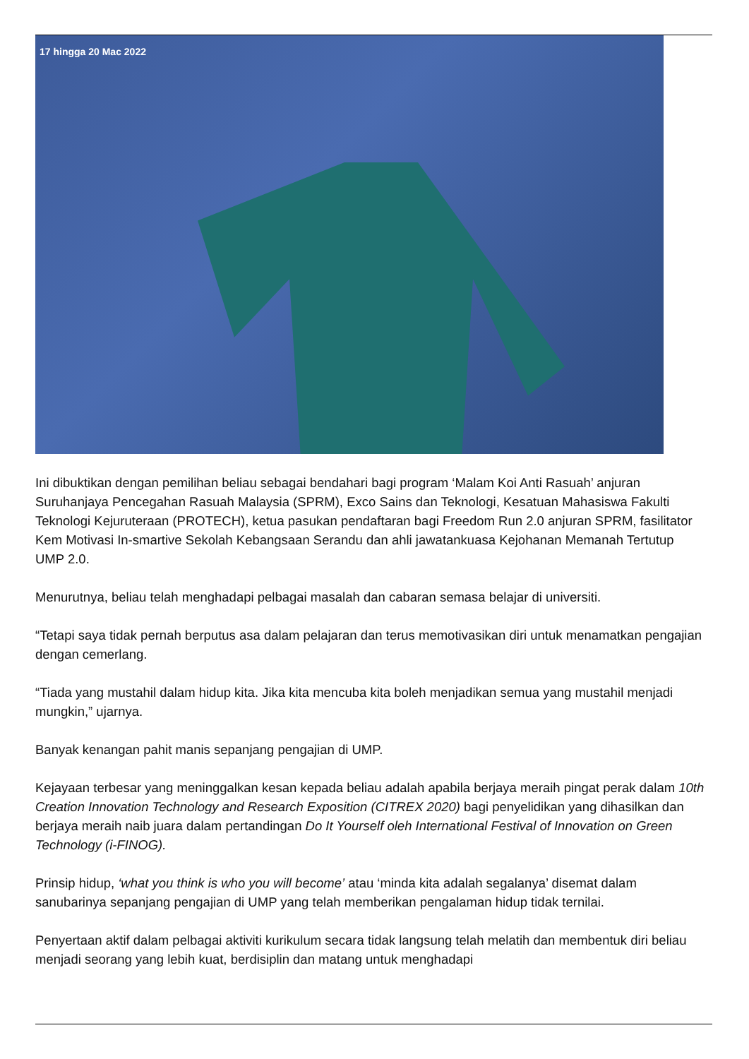17 hingga 20 Mac 2022
Ini dibuktikan dengan pemilihan beliau sebagai bendahari bagi program ‘Malam Koi Anti Rasuah’ anjuran Suruhanjaya Pencegahan Rasuah Malaysia (SPRM), Exco Sains dan Teknologi, Kesatuan Mahasiswa Fakulti Teknologi Kejuruteraan (PROTECH), ketua pasukan pendaftaran bagi Freedom Run 2.0 anjuran SPRM, fasilitator Kem Motivasi In-smartive Sekolah Kebangsaan Serandu dan ahli jawatankuasa Kejohanan Memanah Tertutup UMP 2.0.
Menurutnya, beliau telah menghadapi pelbagai masalah dan cabaran semasa belajar di universiti.
“Tetapi saya tidak pernah berputus asa dalam pelajaran dan terus memotivasikan diri untuk menamatkan pengajian dengan cemerlang.
“Tiada yang mustahil dalam hidup kita. Jika kita mencuba kita boleh menjadikan semua yang mustahil menjadi mungkin,” ujarnya.
Banyak kenangan pahit manis sepanjang pengajian di UMP.
Kejayaan terbesar yang meninggalkan kesan kepada beliau adalah apabila berjaya meraih pingat perak dalam 10th Creation Innovation Technology and Research Exposition (CITREX 2020) bagi penyelidikan yang dihasilkan dan berjaya meraih naib juara dalam pertandingan Do It Yourself oleh International Festival of Innovation on Green Technology (i-FINOG).
Prinsip hidup, ‘what you think is who you will become’ atau ‘minda kita adalah segalanya’ disemat dalam sanubarinya sepanjang pengajian di UMP yang telah memberikan pengalaman hidup tidak ternilai.
Penyertaan aktif dalam pelbagai aktiviti kurikulum secara tidak langsung telah melatih dan membentuk diri beliau menjadi seorang yang lebih kuat, berdisiplin dan matang untuk menghadapi